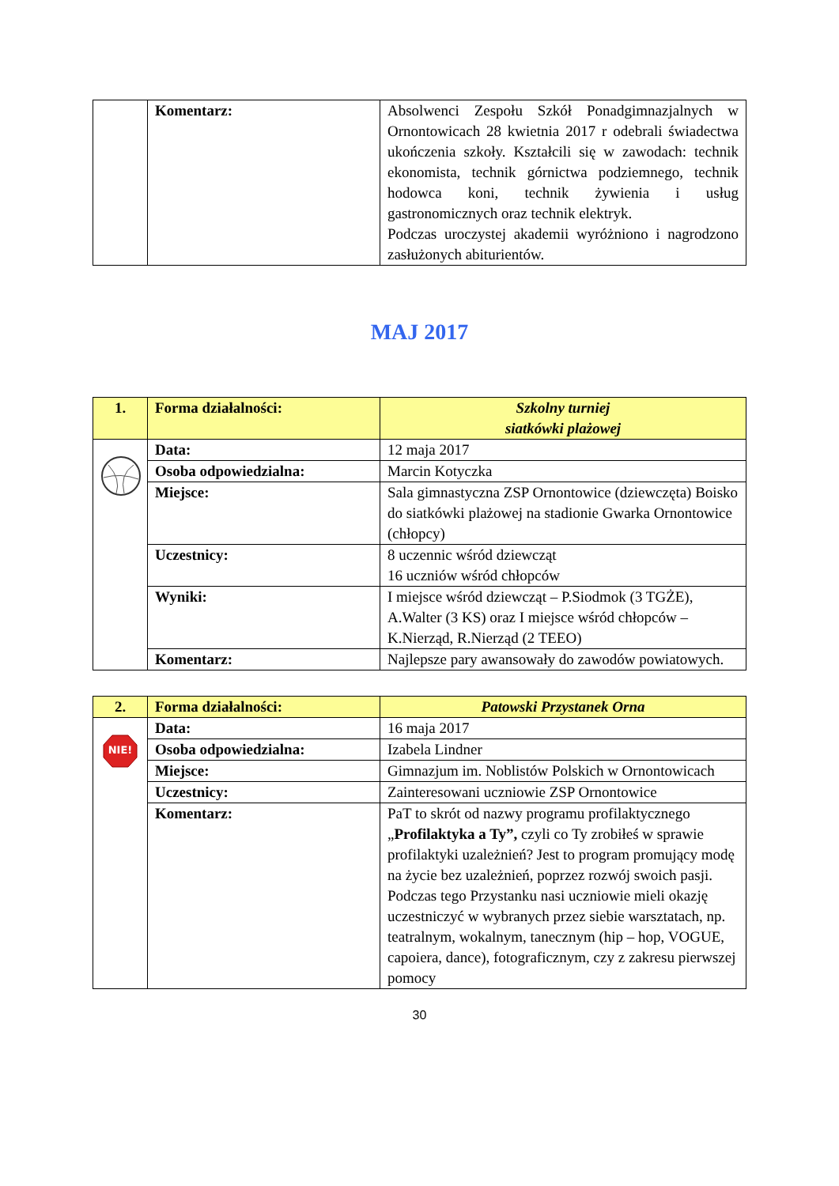| | Komentarz: | Absolwenci Zespołu Szkół Ponadgimnazjalnych w Ornontowicach 28 kwietnia 2017 r odebrali świadectwa ukończenia szkoły. Kształcili się w zawodach: technik ekonomista, technik górnictwa podziemnego, technik hodowca koni, technik żywienia i usług gastronomicznych oraz technik elektryk. Podczas uroczystej akademii wyróżniono i nagrodzono zasłużonych abiturientów. |
MAJ 2017
| 1. | Forma działalności: | Szkolny turniej siatkówki plażowej |
| | Data: | 12 maja 2017 |
| | Osoba odpowiedzialna: | Marcin Kotyczka |
| | Miejsce: | Sala gimnastyczna ZSP Ornontowice (dziewczęta) Boisko do siatkówki plażowej na stadionie Gwarka Ornontowice (chłopcy) |
| | Uczestnicy: | 8 uczennic wśród dziewcząt 16 uczniów wśród chłopców |
| | Wyniki: | I miejsce wśród dziewcząt – P.Siodmok (3 TGŻE), A.Walter (3 KS) oraz I miejsce wśród chłopców – K.Nierząd, R.Nierząd (2 TEEO) |
| | Komentarz: | Najlepsze pary awansowały do zawodów powiatowych. |
| 2. | Forma działalności: | Patowski Przystanek Orna |
| NIE! | Data: | 16 maja 2017 |
| | Osoba odpowiedzialna: | Izabela Lindner |
| | Miejsce: | Gimnazjum im. Noblistów Polskich w Ornontowicach |
| | Uczestnicy: | Zainteresowani uczniowie ZSP Ornontowice |
| | Komentarz: | PaT to skrót od nazwy programu profilaktycznego „ Profilaktyka a Ty”, czyli co Ty zrobiłeś w sprawie profilaktyki uzależnień? Jest to program promujący modę na życie bez uzależnień, poprzez rozwój swoich pasji. Podczas tego Przystanku nasi uczniowie mieli okazję uczestniczyć w wybranych przez siebie warsztatach, np. teatralnym, wokalnym, tanecznym (hip – hop, VOGUE, capoiera, dance), fotograficznym, czy z zakresu pierwszej pomocy |
30